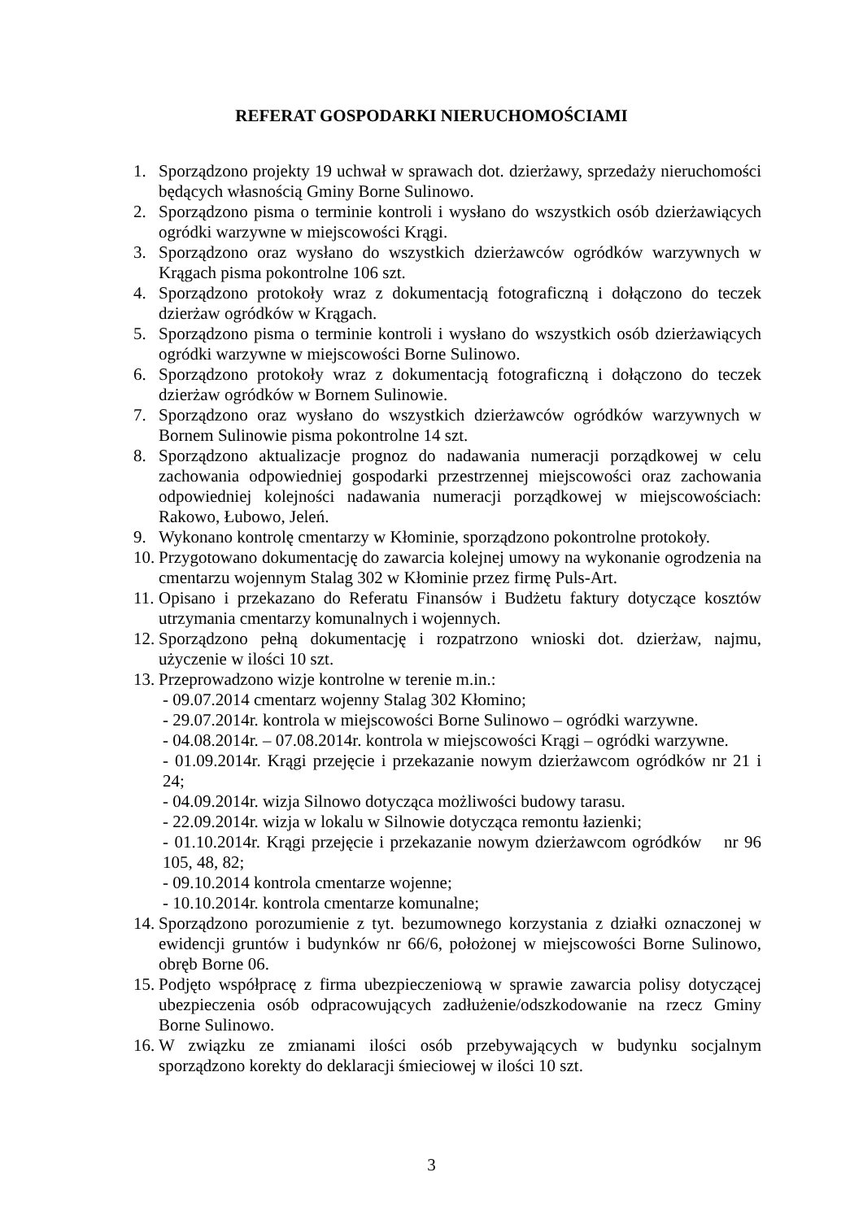REFERAT GOSPODARKI NIERUCHOMOŚCIAMI
1. Sporządzono projekty 19 uchwał w sprawach dot. dzierżawy, sprzedaży nieruchomości będących własnością Gminy Borne Sulinowo.
2. Sporządzono pisma o terminie kontroli i wysłano do wszystkich osób dzierżawiących ogródki warzywne w miejscowości Krągi.
3. Sporządzono oraz wysłano do wszystkich dzierżawców ogródków warzywnych w Krągach pisma pokontrolne 106 szt.
4. Sporządzono protokoły wraz z dokumentacją fotograficzną i dołączono do teczek dzierżaw ogródków w Krągach.
5. Sporządzono pisma o terminie kontroli i wysłano do wszystkich osób dzierżawiących ogródki warzywne w miejscowości Borne Sulinowo.
6. Sporządzono protokoły wraz z dokumentacją fotograficzną i dołączono do teczek dzierżaw ogródków w Bornem Sulinowie.
7. Sporządzono oraz wysłano do wszystkich dzierżawców ogródków warzywnych w Bornem Sulinowie pisma pokontrolne 14 szt.
8. Sporządzono aktualizacje prognoz do nadawania numeracji porządkowej w celu zachowania odpowiedniej gospodarki przestrzennej miejscowości oraz zachowania odpowiedniej kolejności nadawania numeracji porządkowej w miejscowościach: Rakowo, Łubowo, Jeleń.
9. Wykonano kontrolę cmentarzy w Kłominie, sporządzono pokontrolne protokoły.
10. Przygotowano dokumentację do zawarcia kolejnej umowy na wykonanie ogrodzenia na cmentarzu wojennym Stalag 302 w Kłominie przez firmę Puls-Art.
11. Opisano i przekazano do Referatu Finansów i Budżetu faktury dotyczące kosztów utrzymania cmentarzy komunalnych i wojennych.
12. Sporządzono pełną dokumentację i rozpatrzono wnioski dot. dzierżaw, najmu, użyczenie w ilości 10 szt.
13. Przeprowadzono wizje kontrolne w terenie m.in.:
- 09.07.2014 cmentarz wojenny Stalag 302 Kłomino;
- 29.07.2014r. kontrola w miejscowości Borne Sulinowo – ogródki warzywne.
- 04.08.2014r. – 07.08.2014r. kontrola w miejscowości Krągi – ogródki warzywne.
- 01.09.2014r. Krągi przejęcie i przekazanie nowym dzierżawcom ogródków nr 21 i 24;
- 04.09.2014r. wizja Silnowo dotycząca możliwości budowy tarasu.
- 22.09.2014r. wizja w lokalu w Silnowie dotycząca remontu łazienki;
- 01.10.2014r. Krągi przejęcie i przekazanie nowym dzierżawcom ogródków nr 96 105, 48, 82;
- 09.10.2014 kontrola cmentarze wojenne;
- 10.10.2014r. kontrola cmentarze komunalne;
14. Sporządzono porozumienie z tyt. bezumownego korzystania z działki oznaczonej w ewidencji gruntów i budynków nr 66/6, położonej w miejscowości Borne Sulinowo, obręb Borne 06.
15. Podjęto współpracę z firma ubezpieczeniową w sprawie zawarcia polisy dotyczącej ubezpieczenia osób odpracowujących zadłużenie/odszkodowanie na rzecz Gminy Borne Sulinowo.
16. W związku ze zmianami ilości osób przebywających w budynku socjalnym sporządzono korekty do deklaracji śmieciowej w ilości 10 szt.
3